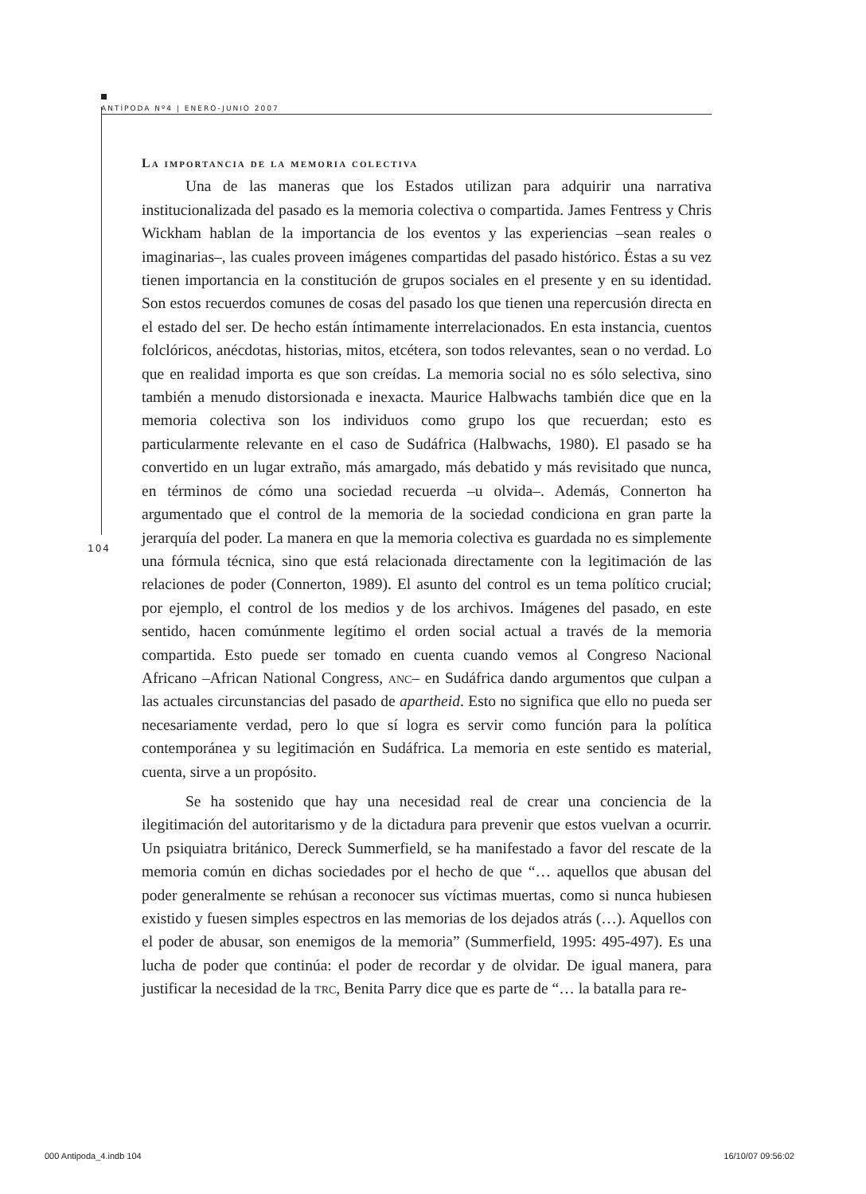ANTÍPODA Nº4 | ENERO-JUNIO 2007
104
La importancia de la memoria colectiva
Una de las maneras que los Estados utilizan para adquirir una narrativa institucionalizada del pasado es la memoria colectiva o compartida. James Fentress y Chris Wickham hablan de la importancia de los eventos y las experiencias –sean reales o imaginarias–, las cuales proveen imágenes compartidas del pasado histórico. Éstas a su vez tienen importancia en la constitución de grupos sociales en el presente y en su identidad. Son estos recuerdos comunes de cosas del pasado los que tienen una repercusión directa en el estado del ser. De hecho están íntimamente interrelacionados. En esta instancia, cuentos folclóricos, anécdotas, historias, mitos, etcétera, son todos relevantes, sean o no verdad. Lo que en realidad importa es que son creídas. La memoria social no es sólo selectiva, sino también a menudo distorsionada e inexacta. Maurice Halbwachs también dice que en la memoria colectiva son los individuos como grupo los que recuerdan; esto es particularmente relevante en el caso de Sudáfrica (Halbwachs, 1980). El pasado se ha convertido en un lugar extraño, más amargado, más debatido y más revisitado que nunca, en términos de cómo una sociedad recuerda –u olvida–. Además, Connerton ha argumentado que el control de la memoria de la sociedad condiciona en gran parte la jerarquía del poder. La manera en que la memoria colectiva es guardada no es simplemente una fórmula técnica, sino que está relacionada directamente con la legitimación de las relaciones de poder (Connerton, 1989). El asunto del control es un tema político crucial; por ejemplo, el control de los medios y de los archivos. Imágenes del pasado, en este sentido, hacen comúnmente legítimo el orden social actual a través de la memoria compartida. Esto puede ser tomado en cuenta cuando vemos al Congreso Nacional Africano –African National Congress, anc– en Sudáfrica dando argumentos que culpan a las actuales circunstancias del pasado de apartheid. Esto no significa que ello no pueda ser necesariamente verdad, pero lo que sí logra es servir como función para la política contemporánea y su legitimación en Sudáfrica. La memoria en este sentido es material, cuenta, sirve a un propósito.
Se ha sostenido que hay una necesidad real de crear una conciencia de la ilegitimación del autoritarismo y de la dictadura para prevenir que estos vuelvan a ocurrir. Un psiquiatra británico, Dereck Summerfield, se ha manifestado a favor del rescate de la memoria común en dichas sociedades por el hecho de que “… aquellos que abusan del poder generalmente se rehúsan a reconocer sus víctimas muertas, como si nunca hubiesen existido y fuesen simples espectros en las memorias de los dejados atrás (…). Aquellos con el poder de abusar, son enemigos de la memoria” (Summerfield, 1995: 495-497). Es una lucha de poder que continúa: el poder de recordar y de olvidar. De igual manera, para justificar la necesidad de la trc, Benita Parry dice que es parte de “… la batalla para re-
000 Antipoda_4.indb 104 16/10/07 09:56:02